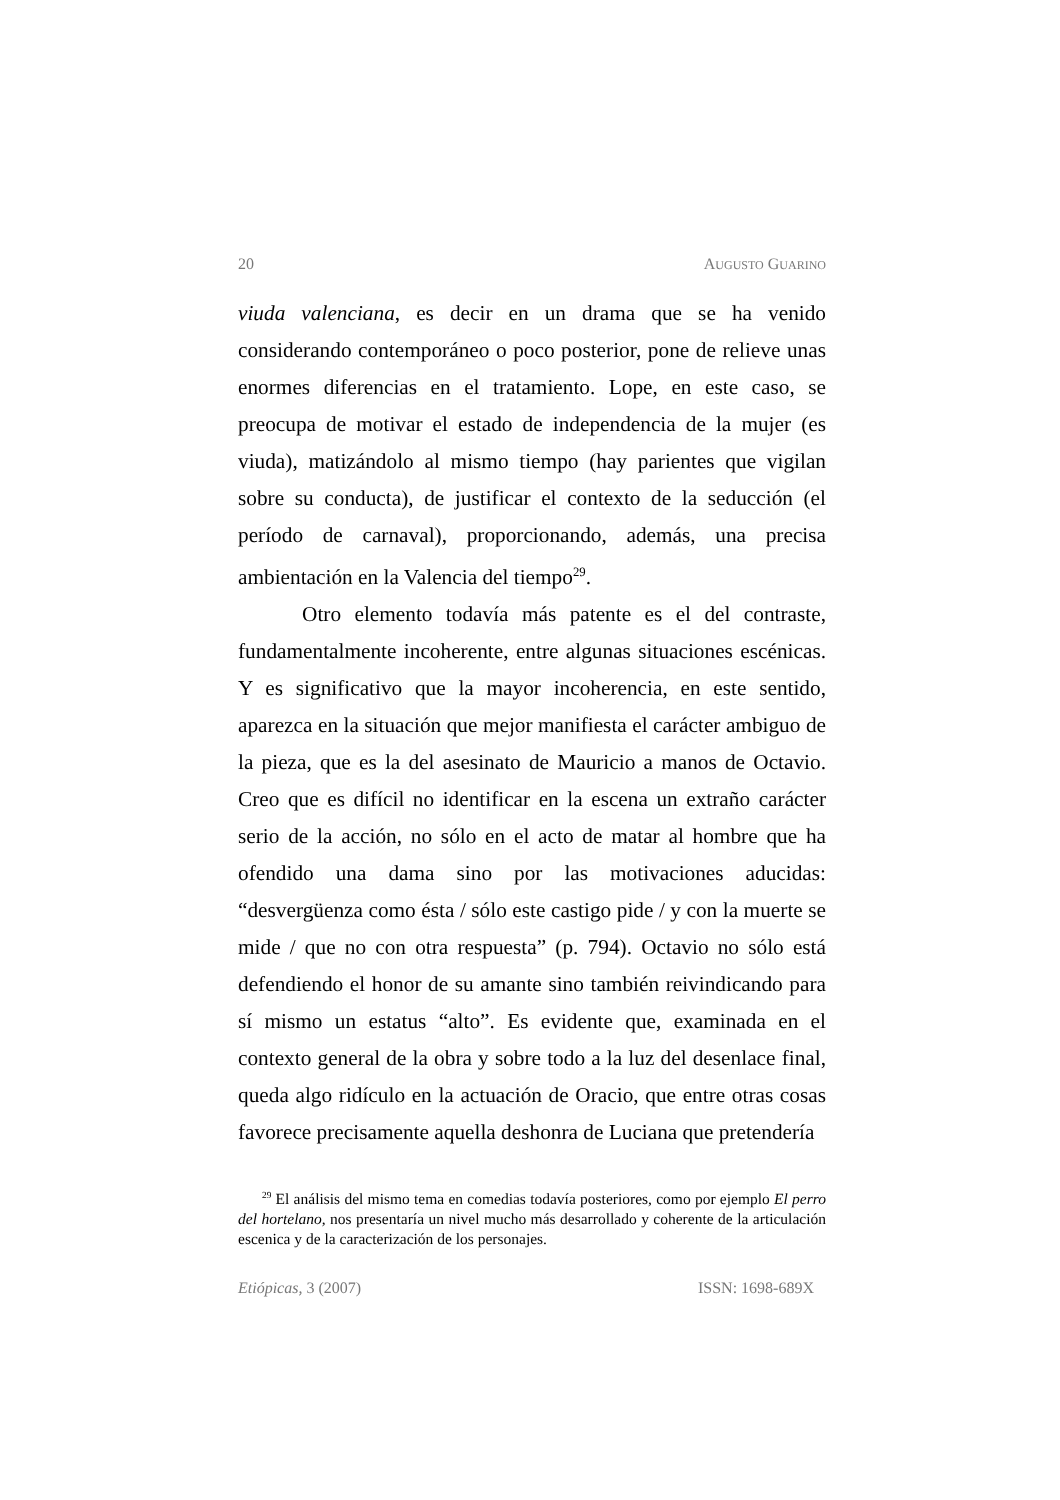20 AUGUSTO GUARINO
viuda valenciana, es decir en un drama que se ha venido considerando contemporáneo o poco posterior, pone de relieve unas enormes diferencias en el tratamiento. Lope, en este caso, se preocupa de motivar el estado de independencia de la mujer (es viuda), matizándolo al mismo tiempo (hay parientes que vigilan sobre su conducta), de justificar el contexto de la seducción (el período de carnaval), proporcionando, además, una precisa ambientación en la Valencia del tiempo<sup>29</sup>.
Otro elemento todavía más patente es el del contraste, fundamentalmente incoherente, entre algunas situaciones escénicas. Y es significativo que la mayor incoherencia, en este sentido, aparezca en la situación que mejor manifiesta el carácter ambiguo de la pieza, que es la del asesinato de Mauricio a manos de Octavio. Creo que es difícil no identificar en la escena un extraño carácter serio de la acción, no sólo en el acto de matar al hombre que ha ofendido una dama sino por las motivaciones aducidas: “desvergüenza como ésta / sólo este castigo pide / y con la muerte se mide / que no con otra respuesta” (p. 794). Octavio no sólo está defendiendo el honor de su amante sino también reivindicando para sí mismo un estatus “alto”. Es evidente que, examinada en el contexto general de la obra y sobre todo a la luz del desenlace final, queda algo ridículo en la actuación de Oracio, que entre otras cosas favorece precisamente aquella deshonra de Luciana que pretendería
<sup>29</sup> El análisis del mismo tema en comedias todavía posteriores, como por ejemplo El perro del hortelano, nos presentaría un nivel mucho más desarrollado y coherente de la articulación escenica y de la caracterización de los personajes.
Etiópicas, 3 (2007) ISSN: 1698-689X